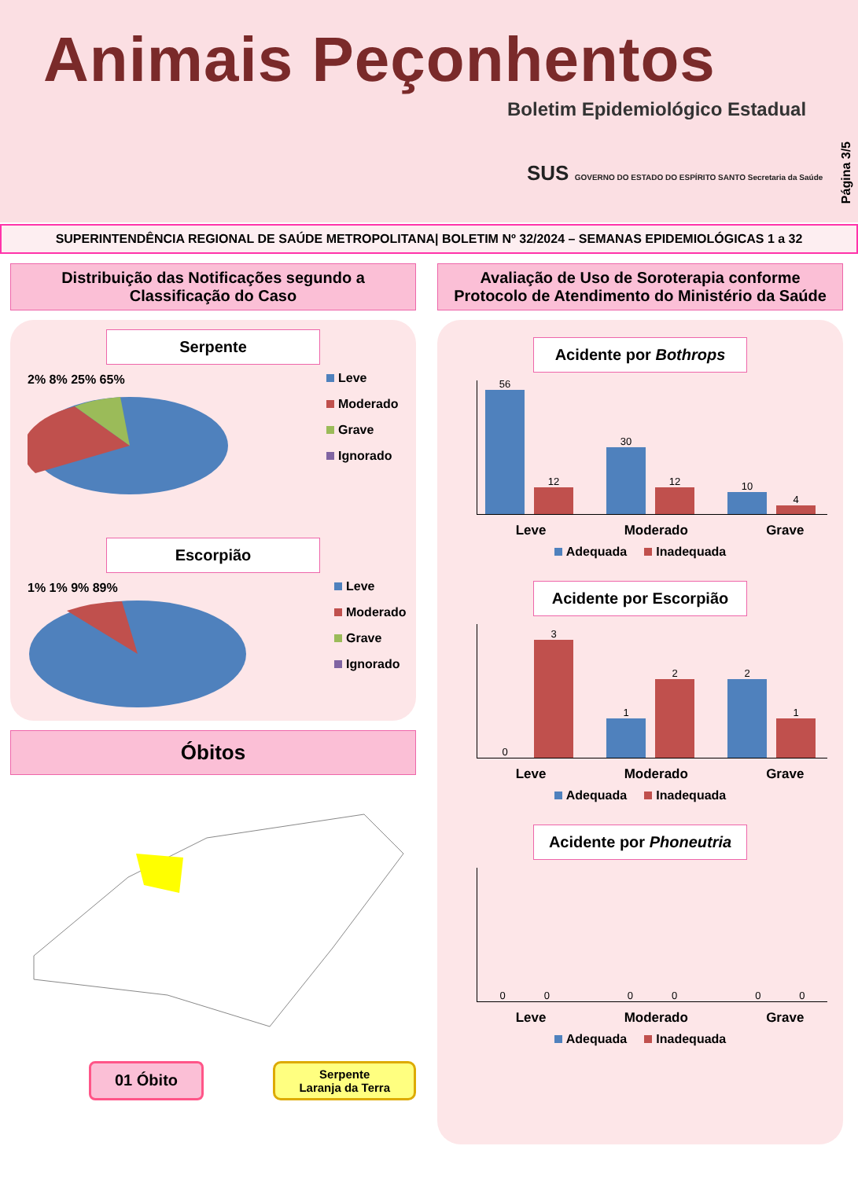Animais Peçonhentos
Boletim Epidemiológico Estadual
SUS GOVERNO DO ESTADO DO ESPÍRITO SANTO Secretaria da Saúde
Página 3/5
SUPERINTENDÊNCIA REGIONAL DE SAÚDE METROPOLITANA| BOLETIM Nº 32/2024 – SEMANAS EPIDEMIOLÓGICAS 1 a 32
Distribuição das Notificações segundo a Classificação do Caso
Serpente
2% 8% 25% 65%
Leve
Moderado
Grave
Ignorado
Escorpião
1% 1% 9% 89%
Leve
Moderado
Grave
Ignorado
Óbitos
01 Óbito
Serpente
Laranja da Terra
Avaliação de Uso de Soroterapia conforme Protocolo de Atendimento do Ministério da Saúde
Acidente por Bothrops
56
12
30
12
10
4
Leve Moderado Grave
Adequada Inadequada
Acidente por Escorpião
0
3
1
2
2
1
Leve Moderado Grave
Adequada Inadequada
Acidente por Phoneutria
0
0
0
0
0
0
Leve Moderado Grave
Adequada Inadequada